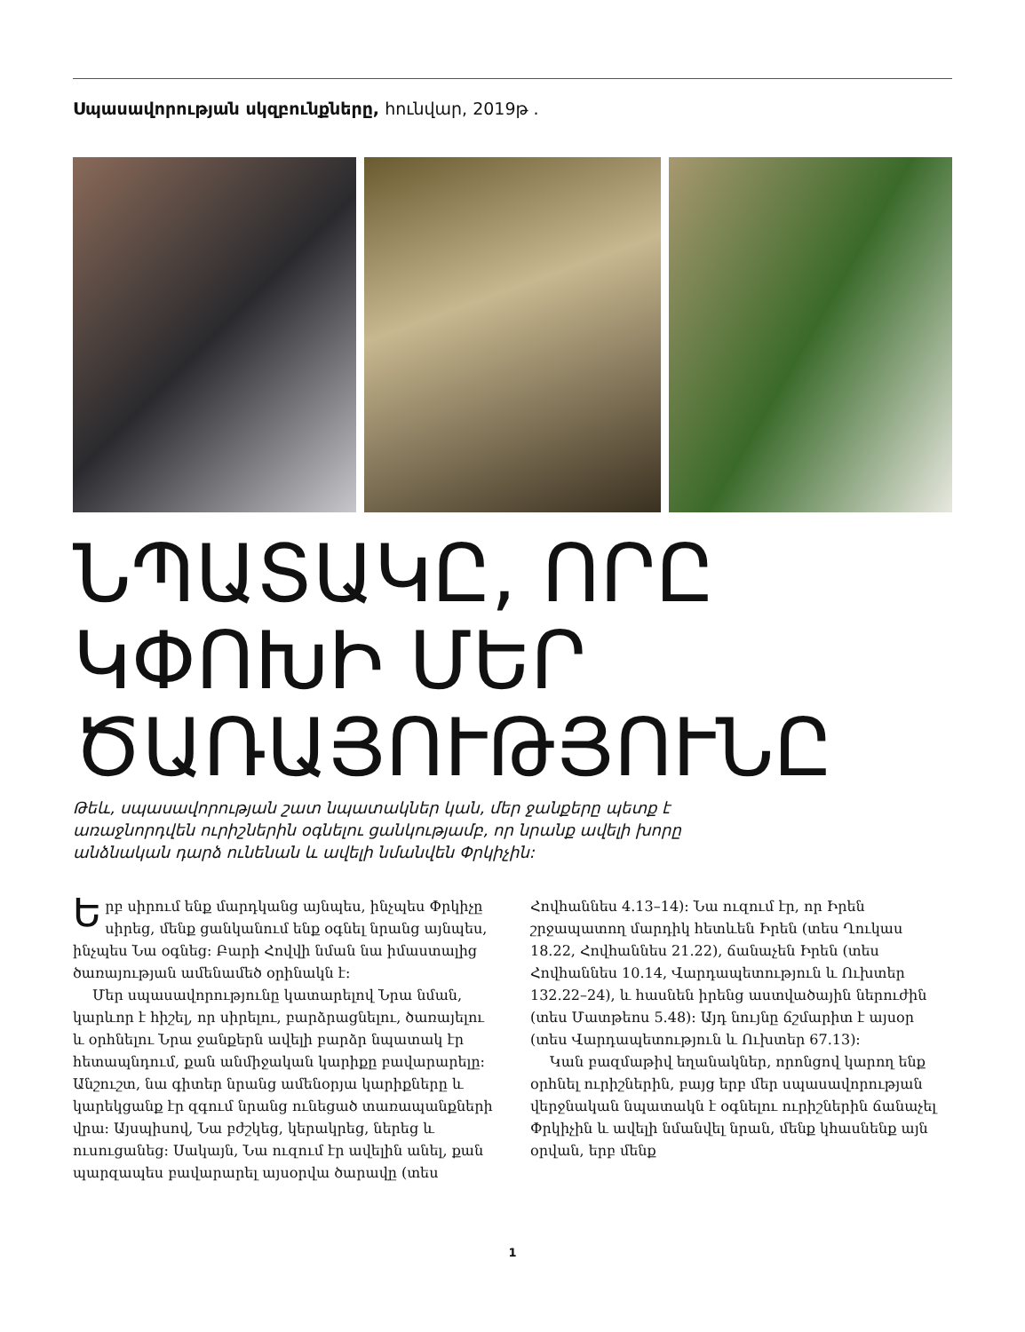Սպասավորության սկզբունքները, հունվար, 2019թ .
ՆՊԱՏԱԿԸ, ՈՐԸ ԿՓՈԽԻ ՄԵՐ ԾԱՌԱՅՈՒԹՅՈՒՆԸ
Թեև, սպասավորության շատ նպատակներ կան, մեր ջանքերը պետք է առաջնորդվեն ուրիշներին օգնելու ցանկությամբ, որ նրանք ավելի խորը անձնական դարձ ունենան և ավելի նմանվեն Փրկիչին:
Երբ սիրում ենք մարդկանց այնպես, ինչպես Փրկիչը սիրեց, մենք ցանկանում ենք օգնել նրանց այնպես, ինչպես Նա օգնեց: Բարի Հովվի նման նա իմաստալից ծառայության ամենամեծ օրինակն է:
Մեր սպասավորությունը կատարելով Նրա նման, կարևոր է հիշել, որ սիրելու, բարձրացնելու, ծառայելու և օրհնելու Նրա ջանքերն ավելի բարձր նպատակ էր հետապնդում, քան անմիջական կարիքը բավարարելը: Անշուշտ, նա գիտեր նրանց ամենօրյա կարիքները և կարեկցանք էր զգում նրանց ունեցած տառապանքների վրա: Այսպիսով, Նա բժշկեց, կերակրեց, ներեց և ուսուցանեց: Սակայն, Նա ուզում էր ավելին անել, քան պարզապես բավարարել այսօրվա ծարավը (տես Հովհաննես 4.13–14): Նա ուզում էր, որ Իրեն շրջապատող մարդիկ հետևեն Իրեն (տես Ղուկաս 18.22, Հովհաննես 21.22), ճանաչեն Իրեն (տես Հովհաննես 10.14, Վարդապետություն և Ուխտեր 132.22–24), և հասնեն իրենց աստվածային ներուժին (տես Մատթեոս 5.48): Այդ նույնը ճշմարիտ է այսօր (տես Վարդապետություն և Ուխտեր 67.13):
Կան բազմաթիվ եղանակներ, որոնցով կարող ենք օրհնել ուրիշներին, բայց երբ մեր սպասավորության վերջնական նպատակն է օգնելու ուրիշներին ճանաչել Փրկիչին և ավելի նմանվել նրան, մենք կհասնենք այն օրվան, երբ մենք
1